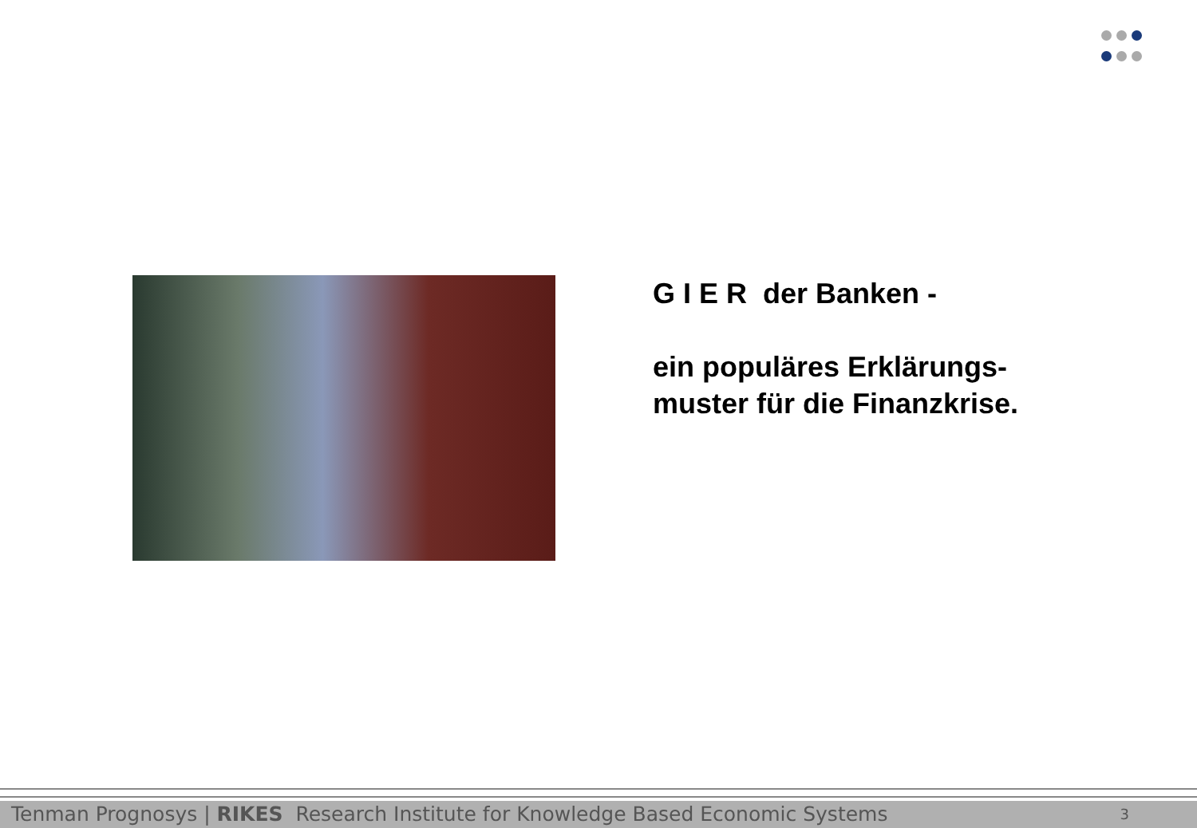G I E R der Banken -
ein populäres Erklärungs-
muster für die Finanzkrise.
Tenman Prognosys | RIKES Research Institute for Knowledge Based Economic Systems 3